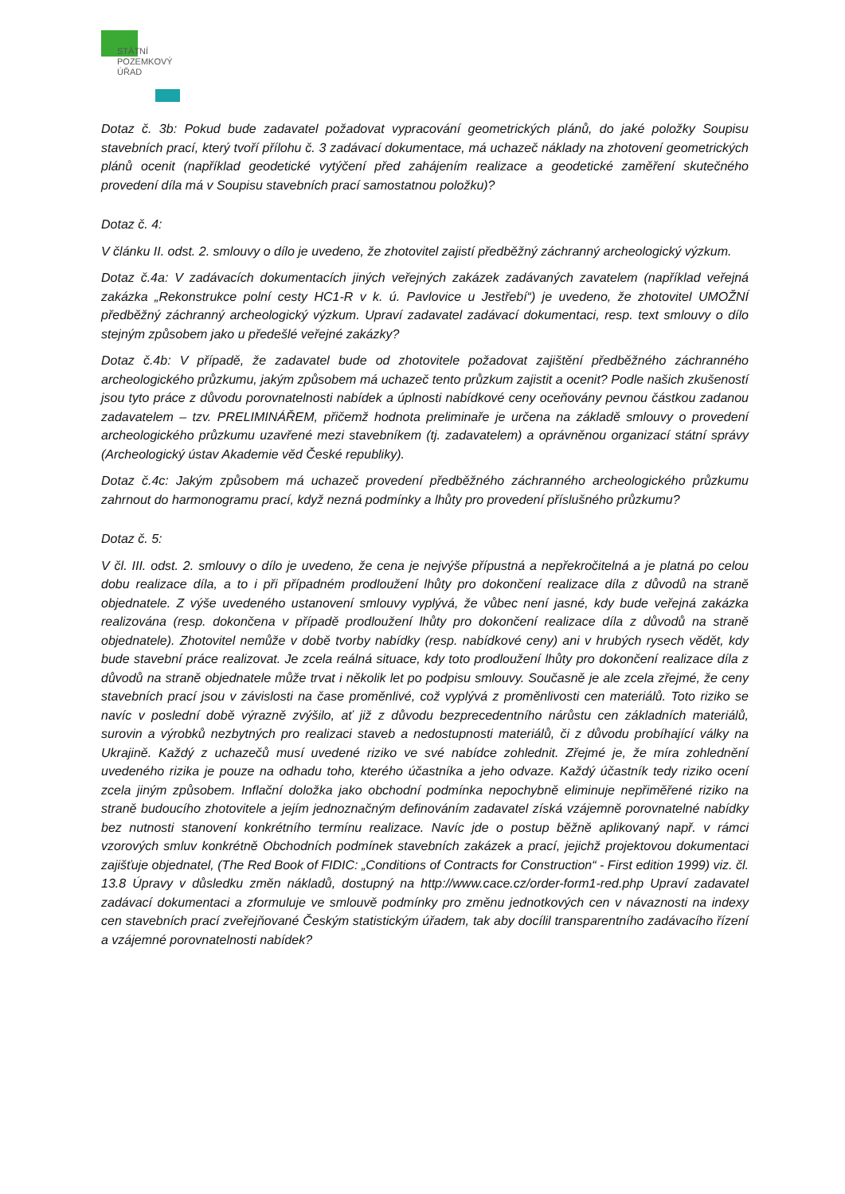STÁTNÍ
POZEMKOVÝ
ÚŘAD
Dotaz č. 3b: Pokud bude zadavatel požadovat vypracování geometrických plánů, do jaké položky Soupisu stavebních prací, který tvoří přílohu č. 3 zadávací dokumentace, má uchazeč náklady na zhotovení geometrických plánů ocenit (například geodetické vytýčení před zahájením realizace a geodetické zaměření skutečného provedení díla má v Soupisu stavebních prací samostatnou položku)?
Dotaz č. 4:
V článku II. odst. 2. smlouvy o dílo je uvedeno, že zhotovitel zajistí předběžný záchranný archeologický výzkum.
Dotaz č.4a: V zadávacích dokumentacích jiných veřejných zakázek zadávaných zavatelem (například veřejná zakázka „Rekonstrukce polní cesty HC1-R v k. ú. Pavlovice u Jestřebí“) je uvedeno, že zhotovitel UMOŽNÍ předběžný záchranný archeologický výzkum. Upraví zadavatel zadávací dokumentaci, resp. text smlouvy o dílo stejným způsobem jako u předešlé veřejné zakázky?
Dotaz č.4b: V případě, že zadavatel bude od zhotovitele požadovat zajištění předběžného záchranného archeologického průzkumu, jakým způsobem má uchazeč tento průzkum zajistit a ocenit? Podle našich zkušeností jsou tyto práce z důvodu porovnatelnosti nabídek a úplnosti nabídkové ceny oceňovány pevnou částkou zadanou zadavatelem – tzv. PRELIMINÁŘEM, přičemž hodnota preliminaře je určena na základě smlouvy o provedení archeologického průzkumu uzavřené mezi stavebníkem (tj. zadavatelem) a oprávněnou organizací státní správy (Archeologický ústav Akademie věd České republiky).
Dotaz č.4c: Jakým způsobem má uchazeč provedení předběžného záchranného archeologického průzkumu zahrnout do harmonogramu prací, když nezná podmínky a lhůty pro provedení příslušného průzkumu?
Dotaz č. 5:
V čl. III. odst. 2. smlouvy o dílo je uvedeno, že cena je nejvýše přípustná a nepřekročitelná a je platná po celou dobu realizace díla, a to i při případném prodloužení lhůty pro dokončení realizace díla z důvodů na straně objednatele. Z výše uvedeného ustanovení smlouvy vyplývá, že vůbec není jasné, kdy bude veřejná zakázka realizována (resp. dokončena v případě prodloužení lhůty pro dokončení realizace díla z důvodů na straně objednatele). Zhotovitel nemůže v době tvorby nabídky (resp. nabídkové ceny) ani v hrubých rysech vědět, kdy bude stavební práce realizovat. Je zcela reálná situace, kdy toto prodloužení lhůty pro dokončení realizace díla z důvodů na straně objednatele může trvat i několik let po podpisu smlouvy. Současně je ale zcela zřejmé, že ceny stavebních prací jsou v závislosti na čase proměnlivé, což vyplývá z proměnlivosti cen materiálů. Toto riziko se navíc v poslední době výrazně zvýšilo, ať již z důvodu bezprecedentního nárůstu cen základních materiálů, surovin a výrobků nezbytných pro realizaci staveb a nedostupnosti materiálů, či z důvodu probíhající války na Ukrajině. Každý z uchazečů musí uvedené riziko ve své nabídce zohlednit. Zřejmé je, že míra zohlednění uvedeného rizika je pouze na odhadu toho, kterého účastníka a jeho odvaze. Každý účastník tedy riziko ocení zcela jiným způsobem. Inflační doložka jako obchodní podmínka nepochybně eliminuje nepřiměřené riziko na straně budoucího zhotovitele a jejím jednoznačným definováním zadavatel získá vzájemně porovnatelné nabídky bez nutnosti stanovení konkrétního termínu realizace. Navíc jde o postup běžně aplikovaný např. v rámci vzorových smluv konkrétně Obchodních podmínek stavebních zakázek a prací, jejichž projektovou dokumentaci zajišťuje objednatel, (The Red Book of FIDIC: „Conditions of Contracts for Construction“ - First edition 1999) viz. čl. 13.8 Úpravy v důsledku změn nákladů, dostupný na http://www.cace.cz/order-form1-red.php Upraví zadavatel zadávací dokumentaci a zformuluje ve smlouvě podmínky pro změnu jednotkových cen v návaznosti na indexy cen stavebních prací zveřejňované Českým statistickým úřadem, tak aby docílil transparentního zadávacího řízení a vzájemné porovnatelnosti nabídek?